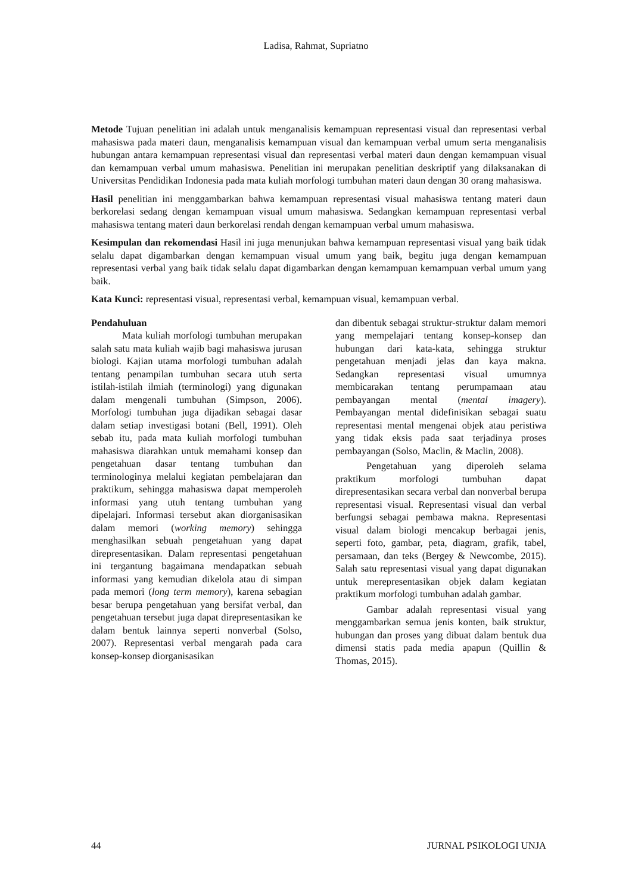Ladisa, Rahmat, Supriatno
Metode Tujuan penelitian ini adalah untuk menganalisis kemampuan representasi visual dan representasi verbal mahasiswa pada materi daun, menganalisis kemampuan visual dan kemampuan verbal umum serta menganalisis hubungan antara kemampuan representasi visual dan representasi verbal materi daun dengan kemampuan visual dan kemampuan verbal umum mahasiswa. Penelitian ini merupakan penelitian deskriptif yang dilaksanakan di Universitas Pendidikan Indonesia pada mata kuliah morfologi tumbuhan materi daun dengan 30 orang mahasiswa.
Hasil penelitian ini menggambarkan bahwa kemampuan representasi visual mahasiswa tentang materi daun berkorelasi sedang dengan kemampuan visual umum mahasiswa. Sedangkan kemampuan representasi verbal mahasiswa tentang materi daun berkorelasi rendah dengan kemampuan verbal umum mahasiswa.
Kesimpulan dan rekomendasi Hasil ini juga menunjukan bahwa kemampuan representasi visual yang baik tidak selalu dapat digambarkan dengan kemampuan visual umum yang baik, begitu juga dengan kemampuan representasi verbal yang baik tidak selalu dapat digambarkan dengan kemampuan kemampuan verbal umum yang baik.
Kata Kunci: representasi visual, representasi verbal, kemampuan visual, kemampuan verbal.
Pendahuluan
Mata kuliah morfologi tumbuhan merupakan salah satu mata kuliah wajib bagi mahasiswa jurusan biologi. Kajian utama morfologi tumbuhan adalah tentang penampilan tumbuhan secara utuh serta istilah-istilah ilmiah (terminologi) yang digunakan dalam mengenali tumbuhan (Simpson, 2006). Morfologi tumbuhan juga dijadikan sebagai dasar dalam setiap investigasi botani (Bell, 1991). Oleh sebab itu, pada mata kuliah morfologi tumbuhan mahasiswa diarahkan untuk memahami konsep dan pengetahuan dasar tentang tumbuhan dan terminologinya melalui kegiatan pembelajaran dan praktikum, sehingga mahasiswa dapat memperoleh informasi yang utuh tentang tumbuhan yang dipelajari. Informasi tersebut akan diorganisasikan dalam memori (working memory) sehingga menghasilkan sebuah pengetahuan yang dapat direpresentasikan. Dalam representasi pengetahuan ini tergantung bagaimana mendapatkan sebuah informasi yang kemudian dikelola atau di simpan pada memori (long term memory), karena sebagian besar berupa pengetahuan yang bersifat verbal, dan pengetahuan tersebut juga dapat direpresentasikan ke dalam bentuk lainnya seperti nonverbal (Solso, 2007). Representasi verbal mengarah pada cara konsep-konsep diorganisasikan
dan dibentuk sebagai struktur-struktur dalam memori yang mempelajari tentang konsep-konsep dan hubungan dari kata-kata, sehingga struktur pengetahuan menjadi jelas dan kaya makna. Sedangkan representasi visual umumnya membicarakan tentang perumpamaan atau pembayangan mental (mental imagery). Pembayangan mental didefinisikan sebagai suatu representasi mental mengenai objek atau peristiwa yang tidak eksis pada saat terjadinya proses pembayangan (Solso, Maclin, & Maclin, 2008).
Pengetahuan yang diperoleh selama praktikum morfologi tumbuhan dapat direpresentasikan secara verbal dan nonverbal berupa representasi visual. Representasi visual dan verbal berfungsi sebagai pembawa makna. Representasi visual dalam biologi mencakup berbagai jenis, seperti foto, gambar, peta, diagram, grafik, tabel, persamaan, dan teks (Bergey & Newcombe, 2015). Salah satu representasi visual yang dapat digunakan untuk merepresentasikan objek dalam kegiatan praktikum morfologi tumbuhan adalah gambar.
Gambar adalah representasi visual yang menggambarkan semua jenis konten, baik struktur, hubungan dan proses yang dibuat dalam bentuk dua dimensi statis pada media apapun (Quillin & Thomas, 2015).
44 JURNAL PSIKOLOGI UNJA